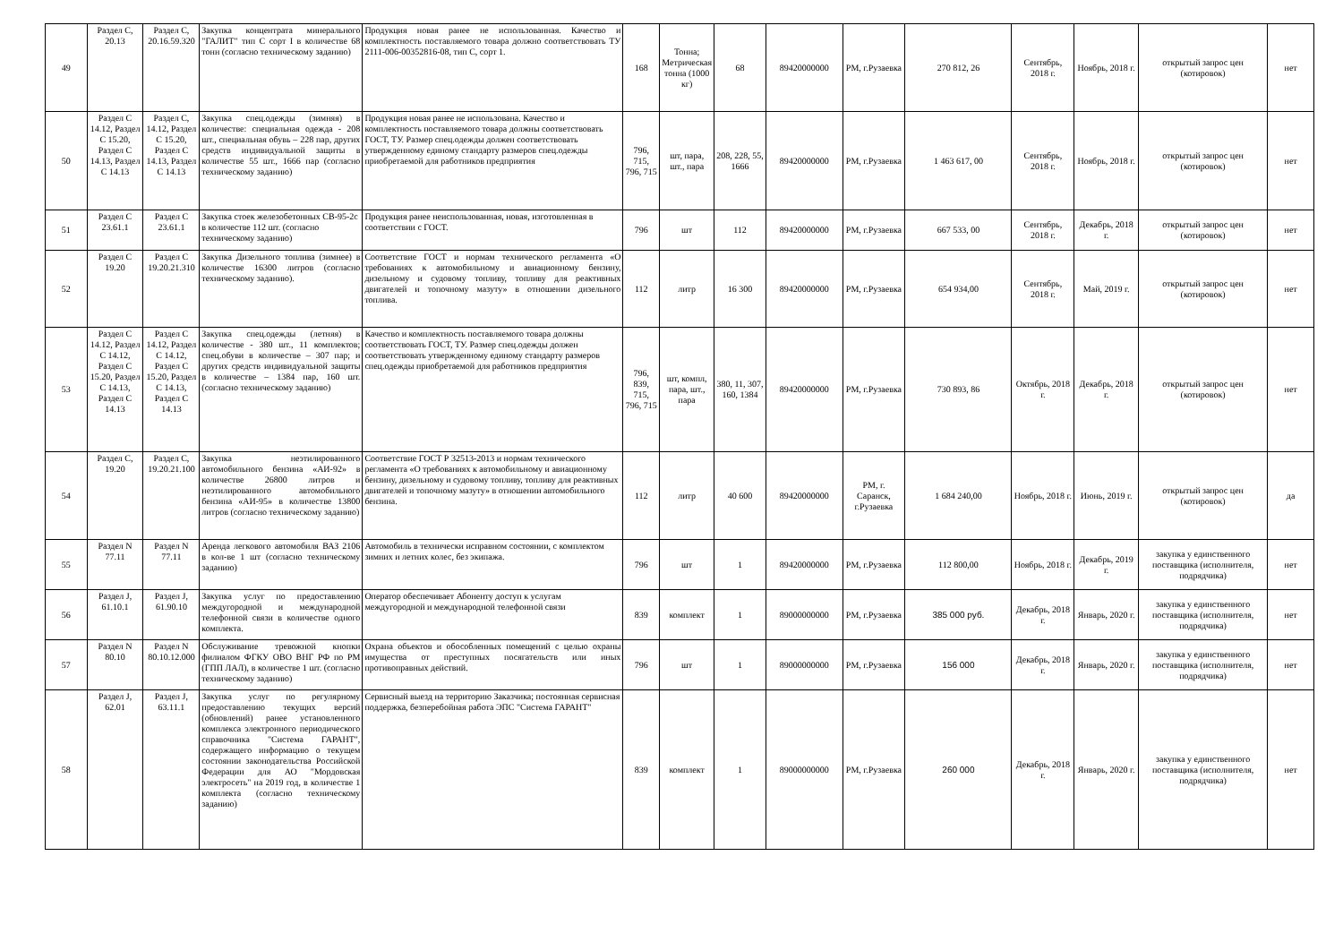| 49 | Раздел С, 20.13 | Раздел С, 20.16.59.320 | Закупка концентрата минерального "ГАЛИТ" тип С сорт I в количестве 68 тонн (согласно техническому заданию) | Продукция новая ранее не использованная. Качество и комплектность поставляемого товара должно соответствовать ТУ 2111-006-00352816-08, тип С, сорт 1. | 168 | Тонна; Метрическая тонна (1000 кг) | 68 | 89420000000 | РМ, г.Рузаевка | 270 812, 26 | Сентябрь, 2018 г. | Ноябрь, 2018 г. | открытый запрос цен (котировок) | нет |
| 50 | Раздел С 14.12, Раздел С 15.20, Раздел С 14.13, Раздел С 14.13 | Раздел С, 14.12, Раздел С 15.20, Раздел С 14.13, Раздел С 14.13 | Закупка спец.одежды (зимняя) в количестве: специальная одежда - 208 шт., специальная обувь – 228 пар, других средств индивидуальной защиты в количестве 55 шт., 1666 пар (согласно техническому заданию) | Продукция новая ранее не использована. Качество и комплектность поставляемого товара должны соответствовать ГОСТ, ТУ. Размер спец.одежды должен соответствовать утвержденному единому стандарту размеров спец.одежды приобретаемой для работников предприятия | 796, 715, 796, 715 | шт, пара, шт., пара | 208, 228, 55, 1666 | 89420000000 | РМ, г.Рузаевка | 1 463 617, 00 | Сентябрь, 2018 г. | Ноябрь, 2018 г. | открытый запрос цен (котировок) | нет |
| 51 | Раздел С 23.61.1 | Раздел С 23.61.1 | Закупка стоек железобетонных СВ-95-2с в количестве 112 шт. (согласно техническому заданию) | Продукция ранее неиспользованная, новая, изготовленная в соответствии с ГОСТ. | 796 | шт | 112 | 89420000000 | РМ, г.Рузаевка | 667 533, 00 | Сентябрь, 2018 г. | Декабрь, 2018 г. | открытый запрос цен (котировок) | нет |
| 52 | Раздел С 19.20 | Раздел С 19.20.21.310 | Закупка Дизельного топлива (зимнее) в количестве 16300 литров (согласно техническому заданию). | Соответствие ГОСТ и нормам технического регламента «О требованиях к автомобильному и авиационному бензину, дизельному и судовому топливу, топливу для реактивных двигателей и топочному мазуту» в отношении дизельного топлива. | 112 | литр | 16 300 | 89420000000 | РМ, г.Рузаевка | 654 934,00 | Сентябрь, 2018 г. | Май, 2019 г. | открытый запрос цен (котировок) | нет |
| 53 | Раздел С 14.12, Раздел С 14.12, Раздел С 15.20, Раздел С 14.13, Раздел С 14.13 | Раздел С 14.12, Раздел С 14.12, Раздел С 15.20, Раздел С 14.13, Раздел С 14.13 | Закупка спец.одежды (летняя) в количестве - 380 шт., 11 комплектов; спец.обуви в количестве – 307 пар; и других средств индивидуальной защиты в количестве – 1384 пар, 160 шт. (согласно техническому заданию) | Качество и комплектность поставляемого товара должны соответствовать ГОСТ, ТУ. Размер спец.одежды должен соответствовать утвержденному единому стандарту размеров спец.одежды приобретаемой для работников предприятия | 796, 839, 715, 796, 715 | шт, компл, пара, шт., пара | 380, 11, 307, 160, 1384 | 89420000000 | РМ, г.Рузаевка | 730 893, 86 | Октябрь, 2018 г. | Декабрь, 2018 г. | открытый запрос цен (котировок) | нет |
| 54 | Раздел С, 19.20 | Раздел С, 19.20.21.100 | Закупка неэтилированного автомобильного бензина «АИ-92» в количестве 26800 литров и неэтилированного автомобильного бензина «АИ-95» в количестве 13800 литров (согласно техническому заданию) | Соответствие ГОСТ Р 32513-2013 и нормам технического регламента «О требованиях к автомобильному и авиационному бензину, дизельному и судовому топливу, топливу для реактивных двигателей и топочному мазуту» в отношении автомобильного бензина. | 112 | литр | 40 600 | 89420000000 | РМ, г. Саранск, г.Рузаевка | 1 684 240,00 | Ноябрь, 2018 г. | Июнь, 2019 г. | открытый запрос цен (котировок) | да |
| 55 | Раздел N 77.11 | Раздел N 77.11 | Аренда легкового автомобиля ВАЗ 2106 в кол-ве 1 шт (согласно техническому заданию) | Автомобиль в технически исправном состоянии, с комплектом зимних и летних колес, без экипажа. | 796 | шт | 1 | 89420000000 | РМ, г.Рузаевка | 112 800,00 | Ноябрь, 2018 г. | Декабрь, 2019 г. | закупка у единственного поставщика (исполнителя, подрядчика) | нет |
| 56 | Раздел J, 61.10.1 | Раздел J, 61.90.10 | Закупка услуг по предоставлению междугородной и международной телефонной связи в количестве одного комплекта. | Оператор обеспечивает Абоненту доступ к услугам междугородной и международной телефонной связи | 839 | комплект | 1 | 89000000000 | РМ, г.Рузаевка | 385 000 руб. | Декабрь, 2018 г. | Январь, 2020 г. | закупка у единственного поставщика (исполнителя, подрядчика) | нет |
| 57 | Раздел N 80.10 | Раздел N 80.10.12.000 | Обслуживание тревожной кнопки филиалом ФГКУ ОВО ВНГ РФ по РМ (ГПП ЛАЛ), в количестве 1 шт. (согласно техническому заданию) | Охрана объектов и обособленных помещений с целью охраны имущества от преступных посягательств или иных противоправных действий. | 796 | шт | 1 | 89000000000 | РМ, г.Рузаевка | 156 000 | Декабрь, 2018 г. | Январь, 2020 г. | закупка у единственного поставщика (исполнителя, подрядчика) | нет |
| 58 | Раздел J, 62.01 | Раздел J, 63.11.1 | Закупка услуг по регулярному предоставлению текущих версий (обновлений) ранее установленного комплекса электронного периодического справочника "Система ГАРАНТ", содержащего информацию о текущем состоянии законодательства Российской Федерации для АО "Мордовская электросеть" на 2019 год, в количестве 1 комплекта (согласно техническому заданию) | Сервисный выезд на территорию Заказчика; постоянная сервисная поддержка, безперебойная работа ЭПС "Система ГАРАНТ" | 839 | комплект | 1 | 89000000000 | РМ, г.Рузаевка | 260 000 | Декабрь, 2018 г. | Январь, 2020 г. | закупка у единственного поставщика (исполнителя, подрядчика) | нет |